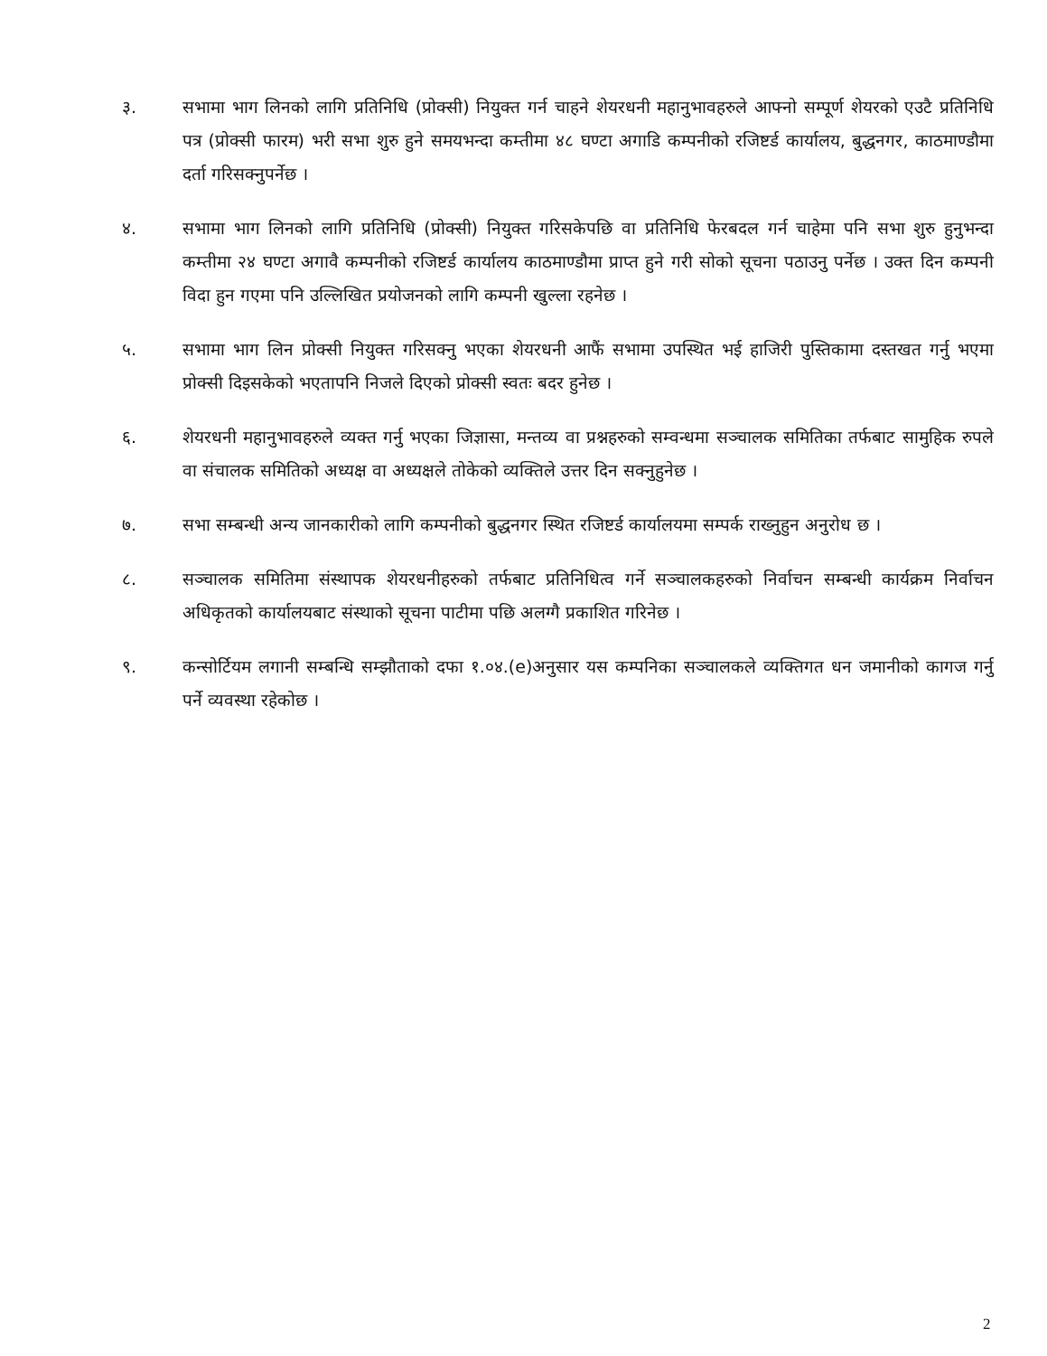३. सभामा भाग लिनको लागि प्रतिनिधि (प्रोक्सी) नियुक्त गर्न चाहने शेयरधनी महानुभावहरुले आफ्नो सम्पूर्ण शेयरको एउटै प्रतिनिधि पत्र (प्रोक्सी फारम) भरी सभा शुरु हुने समयभन्दा कम्तीमा ४८ घण्टा अगाडि कम्पनीको रजिष्टर्ड कार्यालय, बुद्धनगर, काठमाण्डौमा दर्ता गरिसक्नुपर्नेछ ।
४. सभामा भाग लिनको लागि प्रतिनिधि (प्रोक्सी) नियुक्त गरिसकेपछि वा प्रतिनिधि फेरबदल गर्न चाहेमा पनि सभा शुरु हुनुभन्दा कम्तीमा २४ घण्टा अगावै कम्पनीको रजिष्टर्ड कार्यालय काठमाण्डौमा प्राप्त हुने गरी सोको सूचना पठाउनु पर्नेछ । उक्त दिन कम्पनी विदा हुन गएमा पनि उल्लिखित प्रयोजनको लागि कम्पनी खुल्ला रहनेछ ।
५. सभामा भाग लिन प्रोक्सी नियुक्त गरिसक्नु भएका शेयरधनी आफैं सभामा उपस्थित भई हाजिरी पुस्तिकामा दस्तखत गर्नु भएमा प्रोक्सी दिइसकेको भएतापनि निजले दिएको प्रोक्सी स्वतः बदर हुनेछ ।
६. शेयरधनी महानुभावहरुले व्यक्त गर्नु भएका जिज्ञासा, मन्तव्य वा प्रश्नहरुको सम्वन्धमा सञ्चालक समितिका तर्फबाट सामुहिक रुपले वा संचालक समितिको अध्यक्ष वा अध्यक्षले तोकेको व्यक्तिले उत्तर दिन सक्नुहुनेछ ।
७. सभा सम्बन्धी अन्य जानकारीको लागि कम्पनीको बुद्धनगर स्थित रजिष्टर्ड कार्यालयमा सम्पर्क राख्नुहुन अनुरोध छ ।
८. सञ्चालक समितिमा संस्थापक शेयरधनीहरुको तर्फबाट प्रतिनिधित्व गर्ने सञ्चालकहरुको निर्वाचन सम्बन्धी कार्यक्रम निर्वाचन अधिकृतको कार्यालयबाट संस्थाको सूचना पाटीमा पछि अलग्गै प्रकाशित गरिनेछ ।
९. कन्सोर्टियम लगानी सम्बन्धि सम्झौताको दफा १.०४.(e)अनुसार यस कम्पनिका सञ्चालकले व्यक्तिगत धन जमानीको कागज गर्नु पर्ने व्यवस्था रहेकोछ ।
2